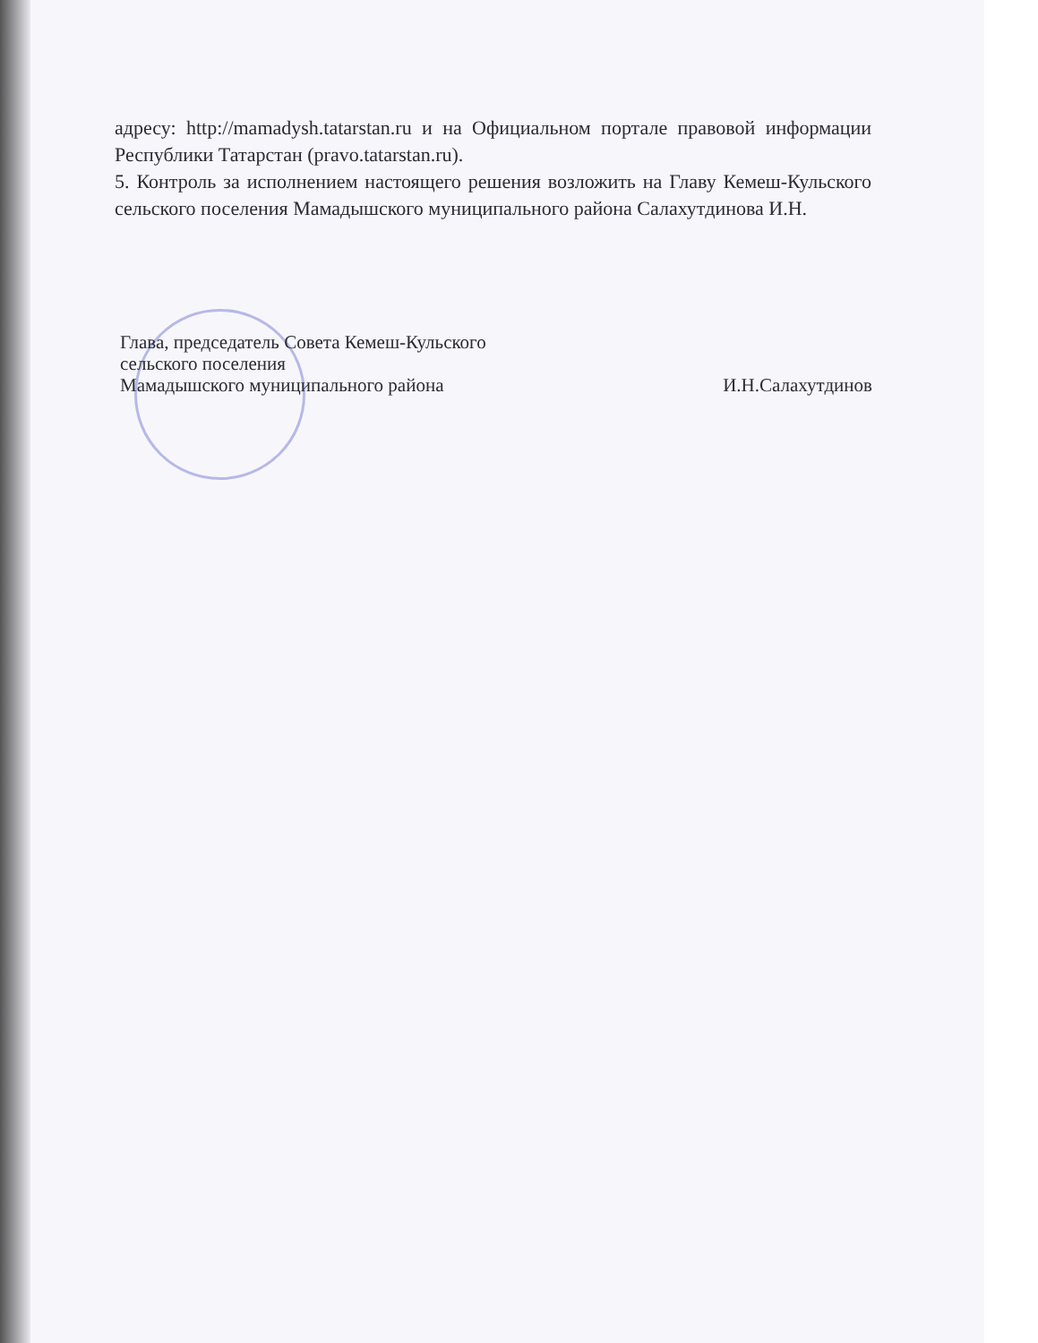адресу: http://mamadysh.tatarstan.ru и на Официальном портале правовой информации Республики Татарстан (pravo.tatarstan.ru).
5. Контроль за исполнением настоящего решения возложить на Главу Кемеш-Кульского сельского поселения Мамадышского муниципального района Салахутдинова И.Н.
Глава, председатель Совета Кемеш-Кульского
сельского поселения
Мамадышского муниципального района И.Н.Салахутдинов